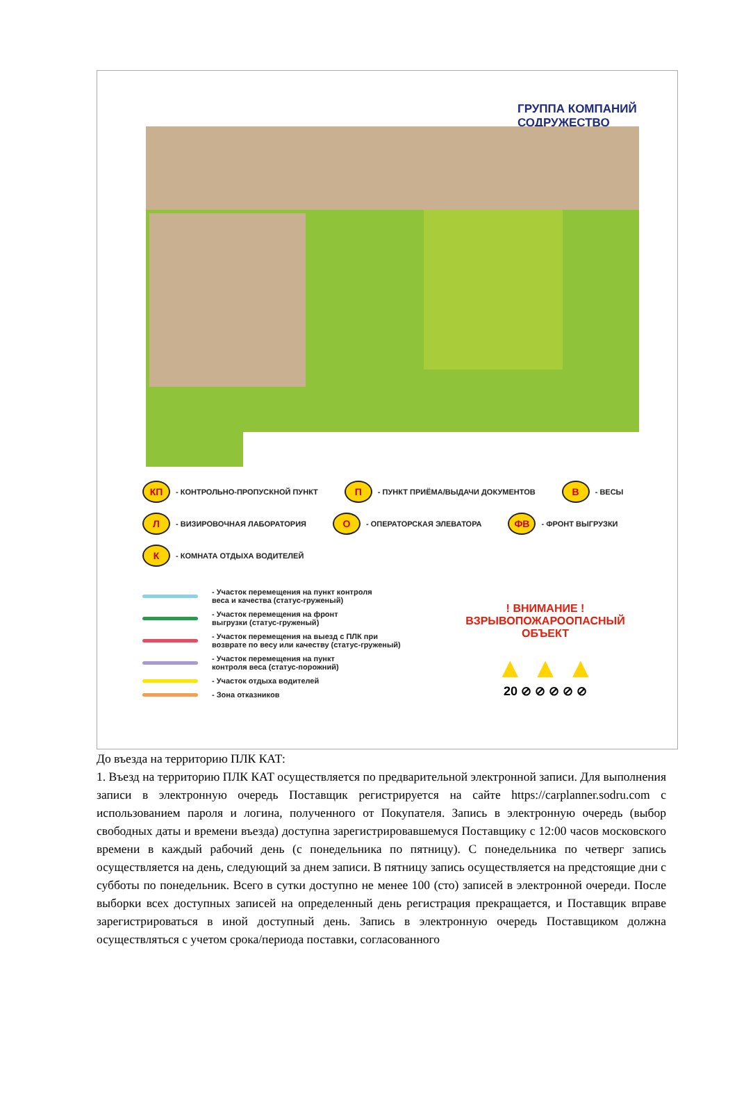ГРУППА КОМПАНИЙ
СОДРУЖЕСТВО
КП - КОНТРОЛЬНО-ПРОПУСКНОЙ ПУНКТ П - ПУНКТ ПРИЁМА/ВЫДАЧИ ДОКУМЕНТОВ В - ВЕСЫ
Л - ВИЗИРОВОЧНАЯ ЛАБОРАТОРИЯ О - ОПЕРАТОРСКАЯ ЭЛЕВАТОРА ФВ - ФРОНТ ВЫГРУЗКИ
К - КОМНАТА ОТДЫХА ВОДИТЕЛЕЙ
- Участок перемещения на пункт контроля
веса и качества (статус-груженый)
- Участок перемещения на фронт
выгрузки (статус-груженый)
- Участок перемещения на выезд с ПЛК при
возврате по весу или качеству (статус-груженый)
- Участок перемещения на пункт
контроля веса (статус-порожний)
- Участок отдыха водителей
- Зона отказников
! ВНИМАНИЕ !
ВЗРЫВОПОЖАРООПАСНЫЙ
ОБЪЕКТ
▲ ▲ ▲
20 ⊘ ⊘ ⊘ ⊘ ⊘
До въезда на территорию ПЛК КАТ:
1. Въезд на территорию ПЛК КАТ осуществляется по предварительной электронной записи. Для выполнения записи в электронную очередь Поставщик регистрируется на сайте https://carplanner.sodru.com с использованием пароля и логина, полученного от Покупателя. Запись в электронную очередь (выбор свободных даты и времени въезда) доступна зарегистрировавшемуся Поставщику с 12:00 часов московского времени в каждый рабочий день (с понедельника по пятницу). С понедельника по четверг запись осуществляется на день, следующий за днем записи. В пятницу запись осуществляется на предстоящие дни с субботы по понедельник. Всего в сутки доступно не менее 100 (сто) записей в электронной очереди. После выборки всех доступных записей на определенный день регистрация прекращается, и Поставщик вправе зарегистрироваться в иной доступный день. Запись в электронную очередь Поставщиком должна осуществляться с учетом срока/периода поставки, согласованного